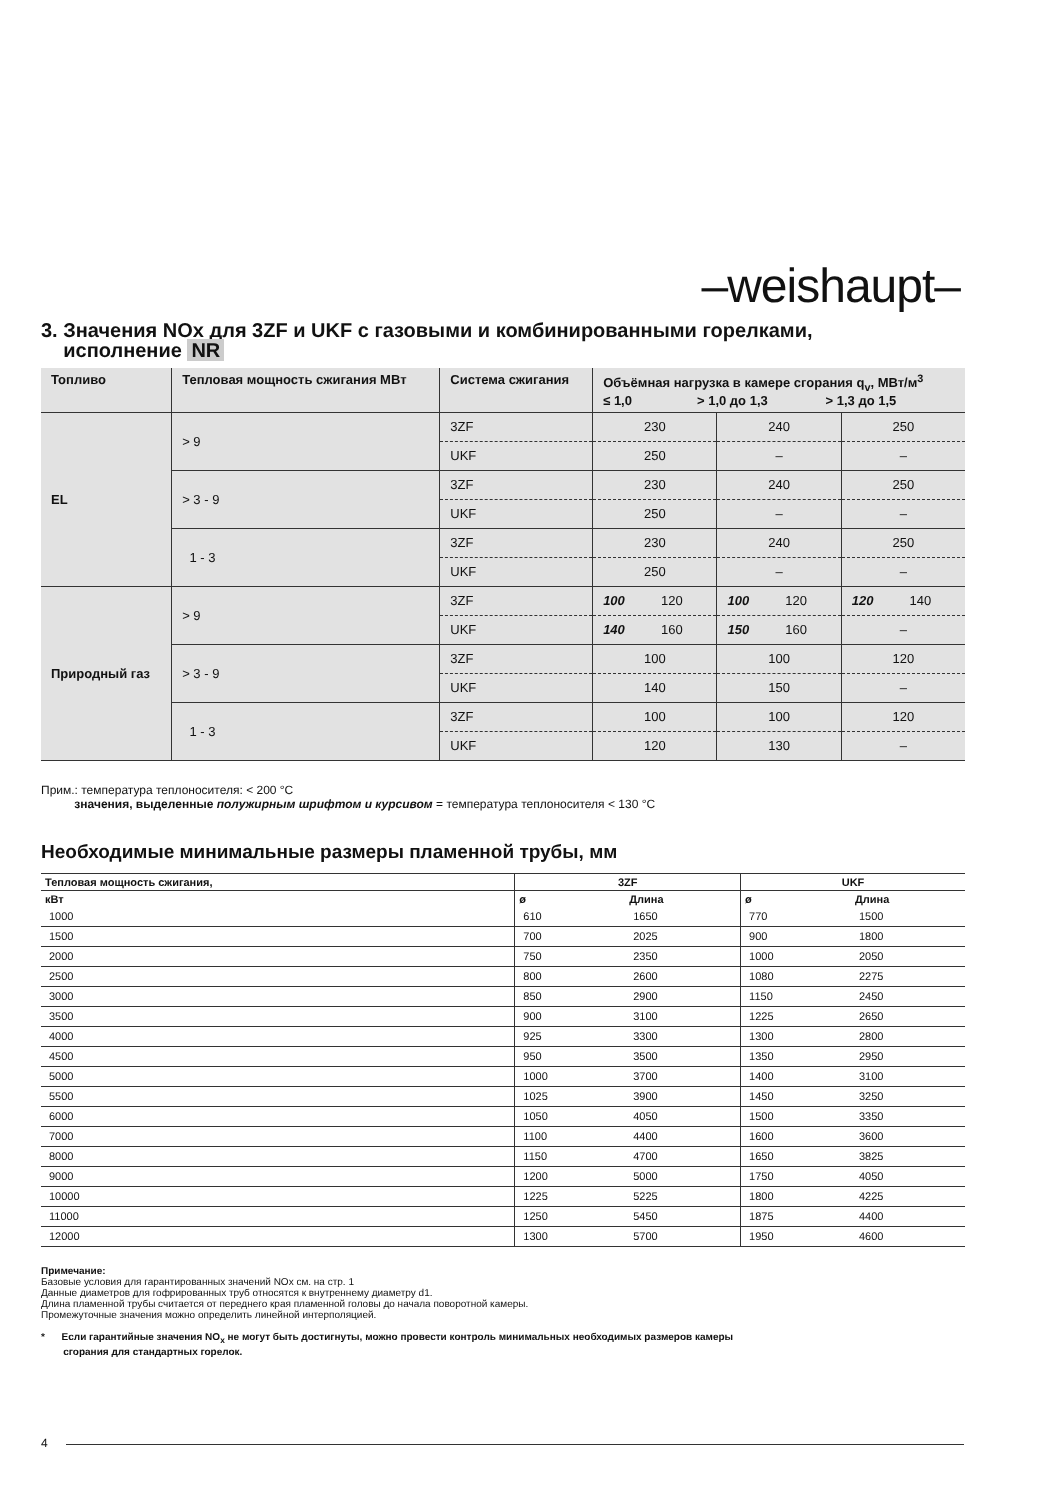–weishaupt–
3. Значения NOx для 3ZF и UKF с газовыми и комбинированными горелками,
исполнение NR
| Топливо | Тепловая мощность сжигания МВт | Система сжигания | Объёмная нагрузка в камере сгорания q<sub>v</sub>, МВт/м<sup>3</sup> ≤ 1,0 > 1,0 до 1,3 > 1,3 до 1,5 | | |
| --- | --- | --- | --- | --- | --- |
| EL | > 9 | 3ZF | 230 | 240 | 250 |
| | | UKF | 250 | – | – |
| | > 3 - 9 | 3ZF | 230 | 240 | 250 |
| | | UKF | 250 | – | – |
| | 1 - 3 | 3ZF | 230 | 240 | 250 |
| | | UKF | 250 | – | – |
| Природный газ | > 9 | 3ZF | 100 120 | 100 120 | 120 140 |
| | | UKF | 140 160 | 150 160 | – |
| | > 3 - 9 | 3ZF | 100 | 100 | 120 |
| | | UKF | 140 | 150 | – |
| | 1 - 3 | 3ZF | 100 | 100 | 120 |
| | | UKF | 120 | 130 | – |
Прим.: температура теплоносителя: < 200 °C
значения, выделенные полужирным шрифтом и курсивом = температура теплоносителя < 130 °C
Необходимые минимальные размеры пламенной трубы, мм
| Тепловая мощность сжигания, | 3ZF | | UKF | |
| --- | --- | --- | --- | --- |
| кВт | ø | Длина | ø | Длина |
| 1000 | 610 | 1650 | 770 | 1500 |
| 1500 | 700 | 2025 | 900 | 1800 |
| 2000 | 750 | 2350 | 1000 | 2050 |
| 2500 | 800 | 2600 | 1080 | 2275 |
| 3000 | 850 | 2900 | 1150 | 2450 |
| 3500 | 900 | 3100 | 1225 | 2650 |
| 4000 | 925 | 3300 | 1300 | 2800 |
| 4500 | 950 | 3500 | 1350 | 2950 |
| 5000 | 1000 | 3700 | 1400 | 3100 |
| 5500 | 1025 | 3900 | 1450 | 3250 |
| 6000 | 1050 | 4050 | 1500 | 3350 |
| 7000 | 1100 | 4400 | 1600 | 3600 |
| 8000 | 1150 | 4700 | 1650 | 3825 |
| 9000 | 1200 | 5000 | 1750 | 4050 |
| 10000 | 1225 | 5225 | 1800 | 4225 |
| 11000 | 1250 | 5450 | 1875 | 4400 |
| 12000 | 1300 | 5700 | 1950 | 4600 |
Примечание:
Базовые условия для гарантированных значений NOx см. на стр. 1
Данные диаметров для гофрированных труб относятся к внутреннему диаметру d1.
Длина пламенной трубы считается от переднего края пламенной головы до начала поворотной камеры.
Промежуточные значения можно определить линейной интерполяцией.
* Если гарантийные значения NO<sub>x</sub> не могут быть достигнуты, можно провести контроль минимальных необходимых размеров камеры
сгорания для стандартных горелок.
4